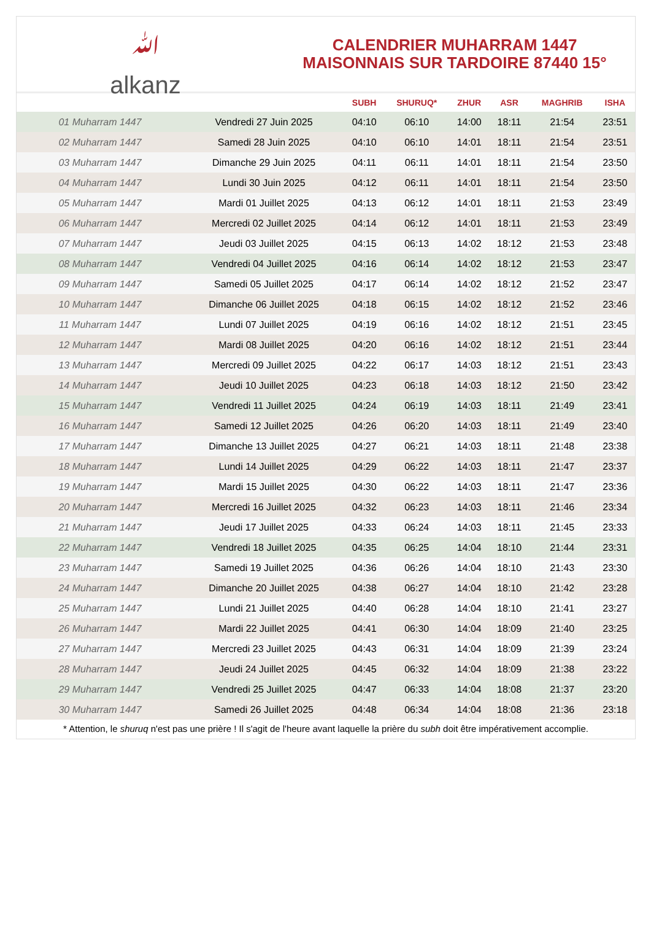ﷲ
alkanz
CALENDRIER MUHARRAM 1447
MAISONNAIS SUR TARDOIRE 87440 15°
| | | SUBH | SHURUQ* | ZHUR | ASR | MAGHRIB | ISHA |
| --- | --- | --- | --- | --- | --- | --- | --- |
| 01 Muharram 1447 | Vendredi 27 Juin 2025 | 04:10 | 06:10 | 14:00 | 18:11 | 21:54 | 23:51 |
| 02 Muharram 1447 | Samedi 28 Juin 2025 | 04:10 | 06:10 | 14:01 | 18:11 | 21:54 | 23:51 |
| 03 Muharram 1447 | Dimanche 29 Juin 2025 | 04:11 | 06:11 | 14:01 | 18:11 | 21:54 | 23:50 |
| 04 Muharram 1447 | Lundi 30 Juin 2025 | 04:12 | 06:11 | 14:01 | 18:11 | 21:54 | 23:50 |
| 05 Muharram 1447 | Mardi 01 Juillet 2025 | 04:13 | 06:12 | 14:01 | 18:11 | 21:53 | 23:49 |
| 06 Muharram 1447 | Mercredi 02 Juillet 2025 | 04:14 | 06:12 | 14:01 | 18:11 | 21:53 | 23:49 |
| 07 Muharram 1447 | Jeudi 03 Juillet 2025 | 04:15 | 06:13 | 14:02 | 18:12 | 21:53 | 23:48 |
| 08 Muharram 1447 | Vendredi 04 Juillet 2025 | 04:16 | 06:14 | 14:02 | 18:12 | 21:53 | 23:47 |
| 09 Muharram 1447 | Samedi 05 Juillet 2025 | 04:17 | 06:14 | 14:02 | 18:12 | 21:52 | 23:47 |
| 10 Muharram 1447 | Dimanche 06 Juillet 2025 | 04:18 | 06:15 | 14:02 | 18:12 | 21:52 | 23:46 |
| 11 Muharram 1447 | Lundi 07 Juillet 2025 | 04:19 | 06:16 | 14:02 | 18:12 | 21:51 | 23:45 |
| 12 Muharram 1447 | Mardi 08 Juillet 2025 | 04:20 | 06:16 | 14:02 | 18:12 | 21:51 | 23:44 |
| 13 Muharram 1447 | Mercredi 09 Juillet 2025 | 04:22 | 06:17 | 14:03 | 18:12 | 21:51 | 23:43 |
| 14 Muharram 1447 | Jeudi 10 Juillet 2025 | 04:23 | 06:18 | 14:03 | 18:12 | 21:50 | 23:42 |
| 15 Muharram 1447 | Vendredi 11 Juillet 2025 | 04:24 | 06:19 | 14:03 | 18:11 | 21:49 | 23:41 |
| 16 Muharram 1447 | Samedi 12 Juillet 2025 | 04:26 | 06:20 | 14:03 | 18:11 | 21:49 | 23:40 |
| 17 Muharram 1447 | Dimanche 13 Juillet 2025 | 04:27 | 06:21 | 14:03 | 18:11 | 21:48 | 23:38 |
| 18 Muharram 1447 | Lundi 14 Juillet 2025 | 04:29 | 06:22 | 14:03 | 18:11 | 21:47 | 23:37 |
| 19 Muharram 1447 | Mardi 15 Juillet 2025 | 04:30 | 06:22 | 14:03 | 18:11 | 21:47 | 23:36 |
| 20 Muharram 1447 | Mercredi 16 Juillet 2025 | 04:32 | 06:23 | 14:03 | 18:11 | 21:46 | 23:34 |
| 21 Muharram 1447 | Jeudi 17 Juillet 2025 | 04:33 | 06:24 | 14:03 | 18:11 | 21:45 | 23:33 |
| 22 Muharram 1447 | Vendredi 18 Juillet 2025 | 04:35 | 06:25 | 14:04 | 18:10 | 21:44 | 23:31 |
| 23 Muharram 1447 | Samedi 19 Juillet 2025 | 04:36 | 06:26 | 14:04 | 18:10 | 21:43 | 23:30 |
| 24 Muharram 1447 | Dimanche 20 Juillet 2025 | 04:38 | 06:27 | 14:04 | 18:10 | 21:42 | 23:28 |
| 25 Muharram 1447 | Lundi 21 Juillet 2025 | 04:40 | 06:28 | 14:04 | 18:10 | 21:41 | 23:27 |
| 26 Muharram 1447 | Mardi 22 Juillet 2025 | 04:41 | 06:30 | 14:04 | 18:09 | 21:40 | 23:25 |
| 27 Muharram 1447 | Mercredi 23 Juillet 2025 | 04:43 | 06:31 | 14:04 | 18:09 | 21:39 | 23:24 |
| 28 Muharram 1447 | Jeudi 24 Juillet 2025 | 04:45 | 06:32 | 14:04 | 18:09 | 21:38 | 23:22 |
| 29 Muharram 1447 | Vendredi 25 Juillet 2025 | 04:47 | 06:33 | 14:04 | 18:08 | 21:37 | 23:20 |
| 30 Muharram 1447 | Samedi 26 Juillet 2025 | 04:48 | 06:34 | 14:04 | 18:08 | 21:36 | 23:18 |
* Attention, le shuruq n'est pas une prière ! Il s'agit de l'heure avant laquelle la prière du subh doit être impérativement accomplie.